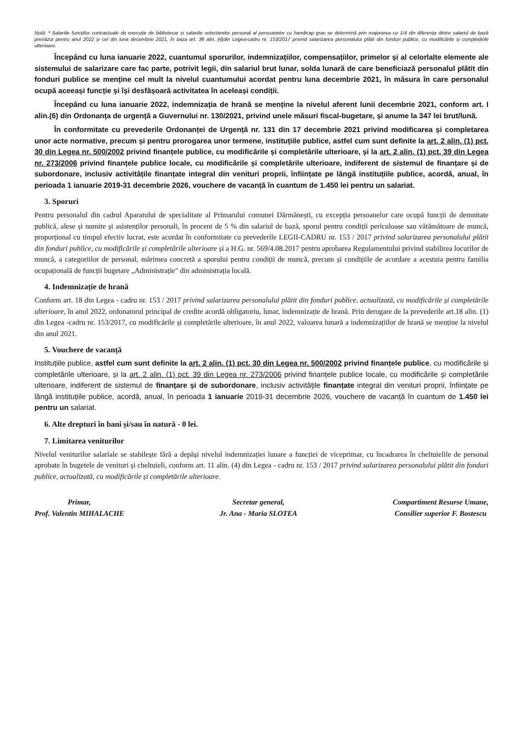Notă: * Salariile funcțiilor contractuale de execuție de bibliotecar și salariile selectandor personal al persoanelor cu handicap grav se determină prin majorarea cu 1/4 din diferența dintre salariul de bază prevăzut pentru anul 2022 și cel din luna decembrie 2021, în baza art. 38 alin. (4)din Legea-cadru nr. 153/2017 privind salarizarea personalului plătit din fonduri publice, cu modificările și completările ulterioare.
Începând cu luna ianuarie 2022, cuantumul sporurilor, indemnizațiilor, compensațiilor, primelor și al celorlalte elemente ale sistemului de salarizare care fac parte, potrivit legii, din salariul brut lunar, solda lunară de care beneficiază personalul plătit din fonduri publice se menține cel mult la nivelul cuantumului acordat pentru luna decembrie 2021, în măsura în care personalul ocupă aceeași funcție și își desfășoară activitatea în aceleași condiții.
Începând cu luna ianuarie 2022, indemnizația de hrană se menține la nivelul aferent lunii decembrie 2021, conform art. I alin.(6) din Ordonanța de urgență a Guvernului nr. 130/2021, privind unele măsuri fiscal-bugetare, și anume la 347 lei brut/lună.
În conformitate cu prevederile Ordonanței de Urgență nr. 131 din 17 decembrie 2021 privind modificarea și completarea unor acte normative, precum și pentru prorogarea unor termene, instituțiile publice, astfel cum sunt definite la art. 2 alin. (1) pct. 30 din Legea nr. 500/2002 privind finanțele publice, cu modificările și completările ulterioare, și la art. 2 alin. (1) pct. 39 din Legea nr. 273/2006 privind finanțele publice locale, cu modificările și completările ulterioare, indiferent de sistemul de finanțare și de subordonare, inclusiv activitățile finanțate integral din venituri proprii, înființate pe lângă instituțiile publice, acordă, anual, în perioada 1 ianuarie 2019-31 decembrie 2026, vouchere de vacanță în cuantum de 1.450 lei pentru un salariat.
3. Sporuri
Pentru personalul din cadrul Aparatului de specialitate al Primarului comunei Dărmănești, cu excepția persoanelor care ocupă funcții de demnitate publică, alese și numite și asistenților personali, în procent de 5 % din salariul de bază, sporul pentru condiții periculoase sau vătămătoare de muncă, proporțional cu timpul efectiv lucrat, este acordat în conformitate cu prevederile LEGII-CADRU nr. 153 / 2017 privind salarizarea personalului plătit din fonduri publice, cu modificările și completările ulterioare și a H.G. nr. 569/4.08.2017 pentru aprobarea Regulamentului privind stabilirea locurilor de muncă, a categoriilor de personal, mărimea concretă a sporului pentru condiții de muncă, precum și condițiile de acordare a acestuia pentru familia ocupațională de funcții bugetare „Administrație" din administrația locală.
4. Indemnizație de hrană
Conform art. 18 din Legea - cadru nr. 153 / 2017 privind salarizarea personalului plătit din fonduri publice, actualizată, cu modificările și completările ulterioare, în anul 2022, ordonatorul principal de credite acordă obligatoriu, lunar, indemnizație de hrană. Prin derogare de la prevederile art.18 alin. (1) din Legea -cadru nr. 153/2017, cu modificările și completările ulterioare, în anul 2022, valoarea lunară a indemnizațiilor de hrană se menține la nivelul din anul 2021.
5. Vouchere de vacanță
Instituțiile publice, astfel cum sunt definite la art. 2 alin. (1) pct. 30 din Legea nr. 500/2002 privind finanțele publice, cu modificările și completările ulterioare, și la art. 2 alin. (1) pct. 39 din Legea nr. 273/2006 privind finanțele publice locale, cu modificările și completările ulterioare, indiferent de sistemul de finanțare și de subordonare, inclusiv activitățile finanțate integral din venituri proprii, înființate pe lângă instituțiile publice, acordă, anual, în perioada 1 ianuarie 2019-31 decembrie 2026, vouchere de vacanță în cuantum de 1.450 lei pentru un salariat.
6. Alte drepturi în bani și/sau în natură - 0 lei.
7. Limitarea veniturilor
Nivelul veniturilor salariale se stabilește fără a depăși nivelul indemnizației lunare a funcției de viceprimar, cu încadrarea în cheltuielile de personal aprobate în bugetele de venituri și cheltuieli, conform art. 11 alin. (4) din Legea - cadru nr. 153 / 2017 privind salarizarea personalului plătit din fonduri publice, actualizată, cu modificările și completările ulterioare.
Primar,
Prof. Valentin MIHALACHE
Secretar general,
Jr. Ana - Maria SLOTEA
Compartiment Resurse Umane,
Consilier superior F. Bostescu